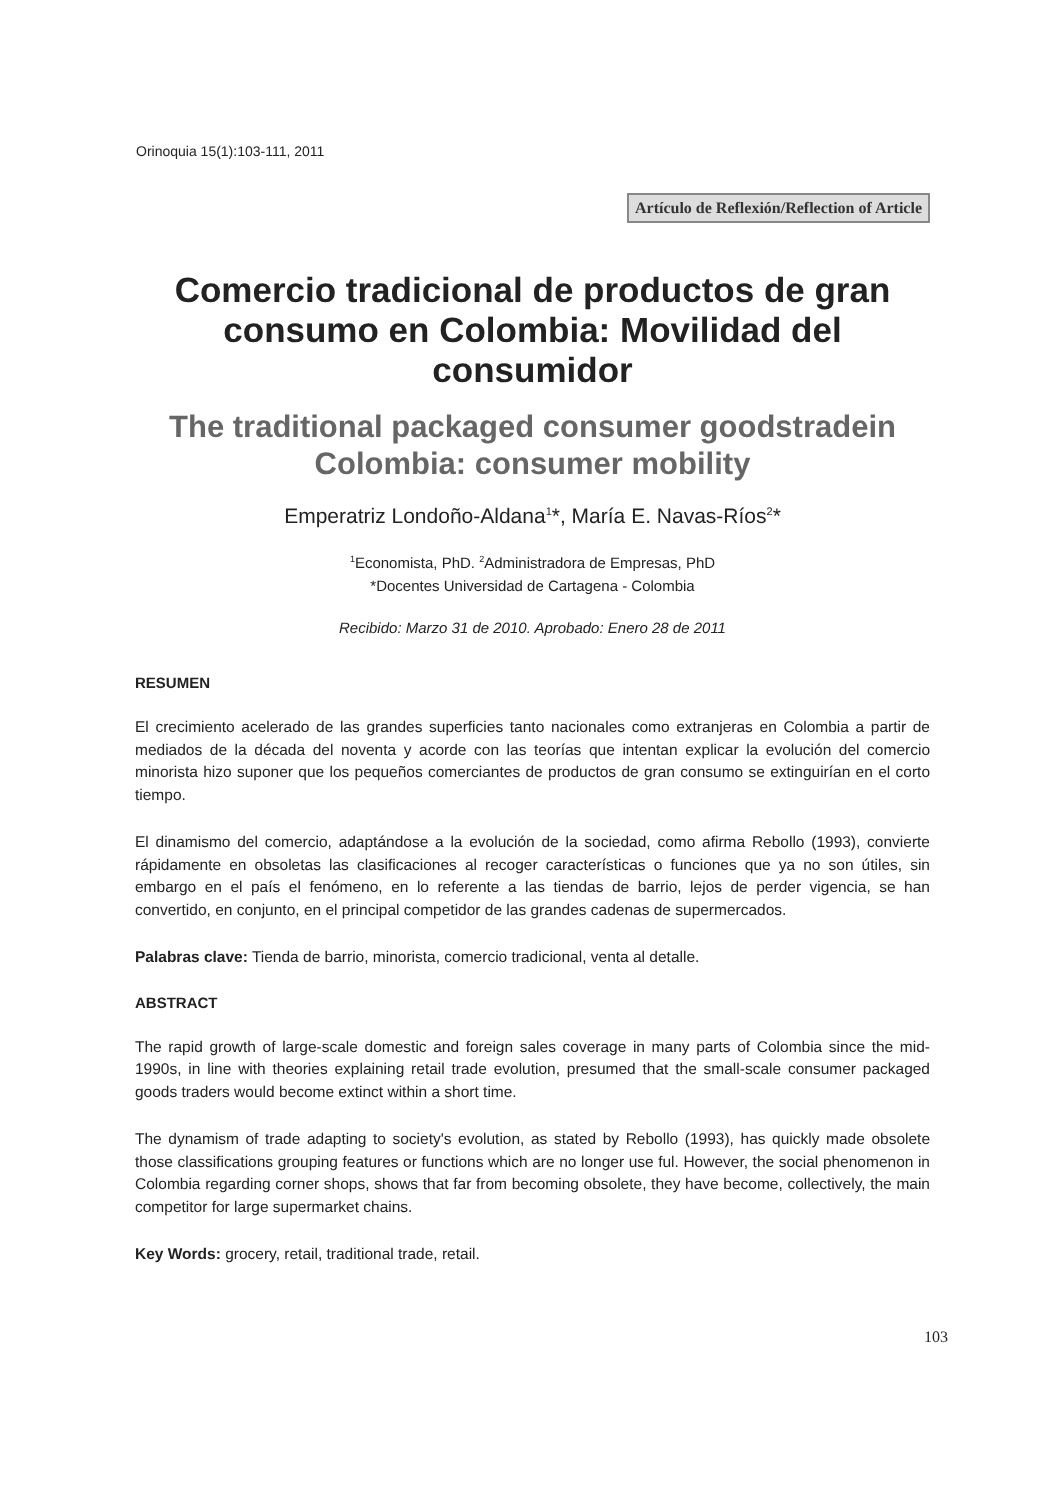Orinoquia 15(1):103-111, 2011
Artículo de Reflexión/Reflection of Article
Comercio tradicional de productos de gran consumo en Colombia: Movilidad del consumidor
The traditional packaged consumer goodstradein Colombia: consumer mobility
Emperatriz Londoño-Aldana<sup>1</sup>*, María E. Navas-Ríos<sup>2</sup>*
<sup>1</sup> Economista, PhD. <sup>2</sup>Administradora de Empresas, PhD
*Docentes Universidad de Cartagena - Colombia
Recibido: Marzo 31 de 2010. Aprobado: Enero 28 de 2011
RESUMEN
El crecimiento acelerado de las grandes superficies tanto nacionales como extranjeras en Colombia a partir de mediados de la década del noventa y acorde con las teorías que intentan explicar la evolución del comercio minorista hizo suponer que los pequeños comerciantes de productos de gran consumo se extinguirían en el corto tiempo.
El dinamismo del comercio, adaptándose a la evolución de la sociedad, como afirma Rebollo (1993), convierte rápidamente en obsoletas las clasificaciones al recoger características o funciones que ya no son útiles, sin embargo en el país el fenómeno, en lo referente a las tiendas de barrio, lejos de perder vigencia, se han convertido, en conjunto, en el principal competidor de las grandes cadenas de supermercados.
Palabras clave: Tienda de barrio, minorista, comercio tradicional, venta al detalle.
ABSTRACT
The rapid growth of large-scale domestic and foreign sales coverage in many parts of Colombia since the mid-1990s, in line with theories explaining retail trade evolution, presumed that the small-scale consumer packaged goods traders would become extinct within a short time.
The dynamism of trade adapting to society's evolution, as stated by Rebollo (1993), has quickly made obsolete those classifications grouping features or functions which are no longer use ful. However, the social phenomenon in Colombia regarding corner shops, shows that far from becoming obsolete, they have become, collectively, the main competitor for large supermarket chains.
Key Words: grocery, retail, traditional trade, retail.
103